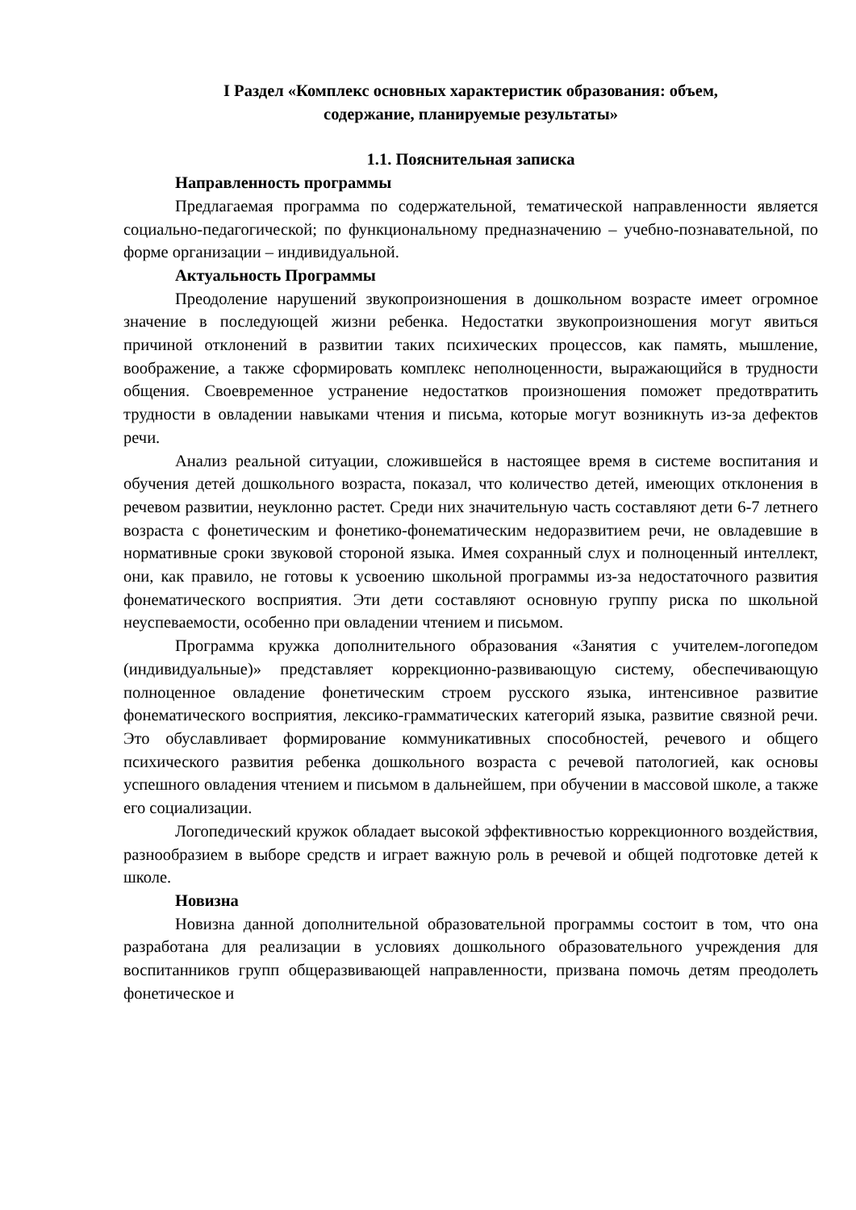I Раздел «Комплекс основных характеристик образования: объем,
содержание, планируемые результаты»
1.1. Пояснительная записка
Направленность программы
Предлагаемая программа по содержательной, тематической направленности является социально-педагогической; по функциональному предназначению – учебно-познавательной, по форме организации – индивидуальной.
Актуальность Программы
Преодоление нарушений звукопроизношения в дошкольном возрасте имеет огромное значение в последующей жизни ребенка. Недостатки звукопроизношения могут явиться причиной отклонений в развитии таких психических процессов, как память, мышление, воображение, а также сформировать комплекс неполноценности, выражающийся в трудности общения. Своевременное устранение недостатков произношения поможет предотвратить трудности в овладении навыками чтения и письма, которые могут возникнуть из-за дефектов речи.
Анализ реальной ситуации, сложившейся в настоящее время в системе воспитания и обучения детей дошкольного возраста, показал, что количество детей, имеющих отклонения в речевом развитии, неуклонно растет. Среди них значительную часть составляют дети 6-7 летнего возраста с фонетическим и фонетико-фонематическим недоразвитием речи, не овладевшие в нормативные сроки звуковой стороной языка. Имея сохранный слух и полноценный интеллект, они, как правило, не готовы к усвоению школьной программы из-за недостаточного развития фонематического восприятия. Эти дети составляют основную группу риска по школьной неуспеваемости, особенно при овладении чтением и письмом.
Программа кружка дополнительного образования «Занятия с учителем-логопедом (индивидуальные)» представляет коррекционно-развивающую систему, обеспечивающую полноценное овладение фонетическим строем русского языка, интенсивное развитие фонематического восприятия, лексико-грамматических категорий языка, развитие связной речи. Это обуславливает формирование коммуникативных способностей, речевого и общего психического развития ребенка дошкольного возраста с речевой патологией, как основы успешного овладения чтением и письмом в дальнейшем, при обучении в массовой школе, а также его социализации.
Логопедический кружок обладает высокой эффективностью коррекционного воздействия, разнообразием в выборе средств и играет важную роль в речевой и общей подготовке детей к школе.
Новизна
Новизна данной дополнительной образовательной программы состоит в том, что она разработана для реализации в условиях дошкольного образовательного учреждения для воспитанников групп общеразвивающей направленности, призвана помочь детям преодолеть фонетическое и